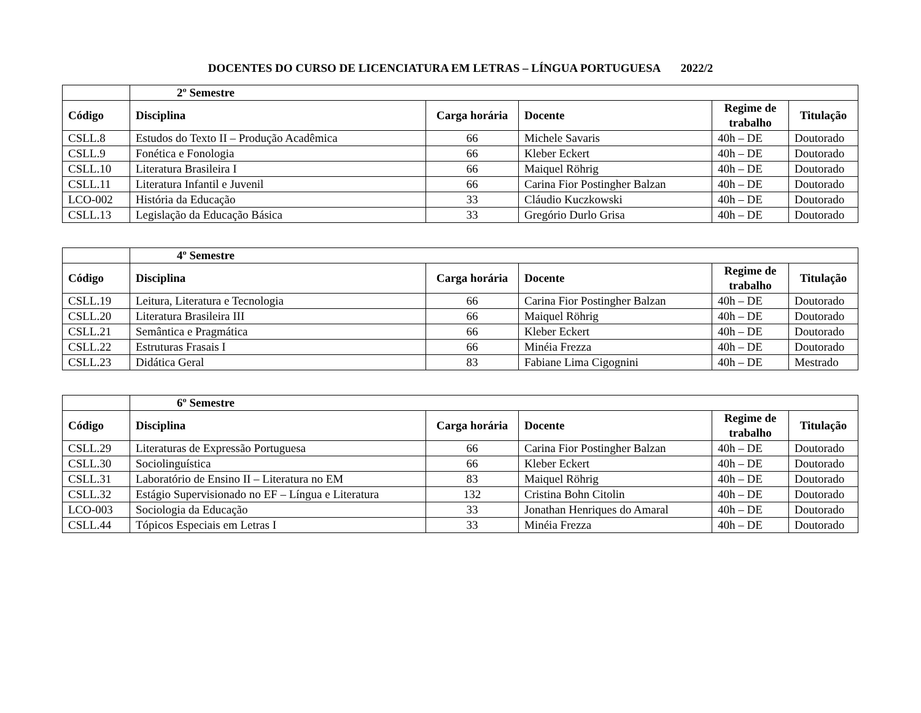DOCENTES DO CURSO DE LICENCIATURA EM LETRAS – LÍNGUA PORTUGUESA 2022/2
| | 2º Semestre | | | | |
| --- | --- | --- | --- | --- | --- |
| Código | Disciplina | Carga horária | Docente | Regime de trabalho | Titulação |
| CSLL.8 | Estudos do Texto II – Produção Acadêmica | 66 | Michele Savaris | 40h – DE | Doutorado |
| CSLL.9 | Fonética e Fonologia | 66 | Kleber Eckert | 40h – DE | Doutorado |
| CSLL.10 | Literatura Brasileira I | 66 | Maiquel Röhrig | 40h – DE | Doutorado |
| CSLL.11 | Literatura Infantil e Juvenil | 66 | Carina Fior Postingher Balzan | 40h – DE | Doutorado |
| LCO-002 | História da Educação | 33 | Cláudio Kuczkowski | 40h – DE | Doutorado |
| CSLL.13 | Legislação da Educação Básica | 33 | Gregório Durlo Grisa | 40h – DE | Doutorado |
| | 4º Semestre | | | | |
| --- | --- | --- | --- | --- | --- |
| Código | Disciplina | Carga horária | Docente | Regime de trabalho | Titulação |
| CSLL.19 | Leitura, Literatura e Tecnologia | 66 | Carina Fior Postingher Balzan | 40h – DE | Doutorado |
| CSLL.20 | Literatura Brasileira III | 66 | Maiquel Röhrig | 40h – DE | Doutorado |
| CSLL.21 | Semântica e Pragmática | 66 | Kleber Eckert | 40h – DE | Doutorado |
| CSLL.22 | Estruturas Frasais I | 66 | Minéia Frezza | 40h – DE | Doutorado |
| CSLL.23 | Didática Geral | 83 | Fabiane Lima Cigognini | 40h – DE | Mestrado |
| | 6º Semestre | | | | |
| --- | --- | --- | --- | --- | --- |
| Código | Disciplina | Carga horária | Docente | Regime de trabalho | Titulação |
| CSLL.29 | Literaturas de Expressão Portuguesa | 66 | Carina Fior Postingher Balzan | 40h – DE | Doutorado |
| CSLL.30 | Sociolinguística | 66 | Kleber Eckert | 40h – DE | Doutorado |
| CSLL.31 | Laboratório de Ensino II – Literatura no EM | 83 | Maiquel Röhrig | 40h – DE | Doutorado |
| CSLL.32 | Estágio Supervisionado no EF – Língua e Literatura | 132 | Cristina Bohn Citolin | 40h – DE | Doutorado |
| LCO-003 | Sociologia da Educação | 33 | Jonathan Henriques do Amaral | 40h – DE | Doutorado |
| CSLL.44 | Tópicos Especiais em Letras I | 33 | Minéia Frezza | 40h – DE | Doutorado |